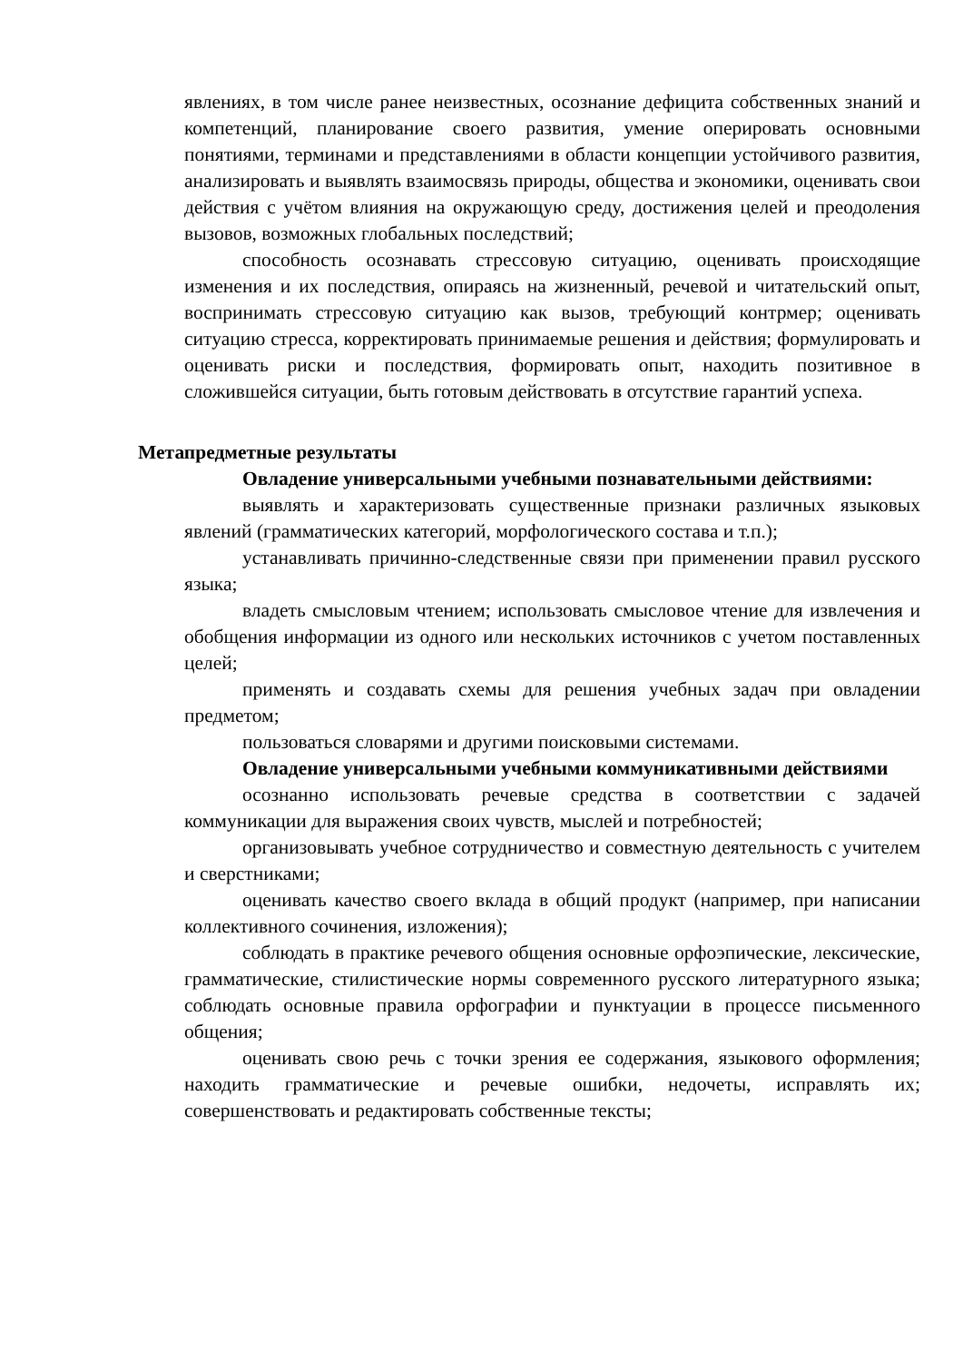явлениях, в том числе ранее неизвестных, осознание дефицита собственных знаний и компетенций, планирование своего развития, умение оперировать основными понятиями, терминами и представлениями в области концепции устойчивого развития, анализировать и выявлять взаимосвязь природы, общества и экономики, оценивать свои действия с учётом влияния на окружающую среду, достижения целей и преодоления вызовов, возможных глобальных последствий;
способность осознавать стрессовую ситуацию, оценивать происходящие изменения и их последствия, опираясь на жизненный, речевой и читательский опыт, воспринимать стрессовую ситуацию как вызов, требующий контрмер; оценивать ситуацию стресса, корректировать принимаемые решения и действия; формулировать и оценивать риски и последствия, формировать опыт, находить позитивное в сложившейся ситуации, быть готовым действовать в отсутствие гарантий успеха.
Метапредметные результаты
Овладение универсальными учебными познавательными действиями:
выявлять и характеризовать существенные признаки различных языковых явлений (грамматических категорий, морфологического состава и т.п.);
устанавливать причинно-следственные связи при применении правил русского языка;
владеть смысловым чтением; использовать смысловое чтение для извлечения и обобщения информации из одного или нескольких источников с учетом поставленных целей;
применять и создавать схемы для решения учебных задач при овладении предметом;
пользоваться словарями и другими поисковыми системами.
Овладение универсальными учебными коммуникативными действиями
осознанно использовать речевые средства в соответствии с задачей коммуникации для выражения своих чувств, мыслей и потребностей;
организовывать учебное сотрудничество и совместную деятельность с учителем и сверстниками;
оценивать качество своего вклада в общий продукт (например, при написании коллективного сочинения, изложения);
соблюдать в практике речевого общения основные орфоэпические, лексические, грамматические, стилистические нормы современного русского литературного языка; соблюдать основные правила орфографии и пунктуации в процессе письменного общения;
оценивать свою речь с точки зрения ее содержания, языкового оформления; находить грамматические и речевые ошибки, недочеты, исправлять их; совершенствовать и редактировать собственные тексты;